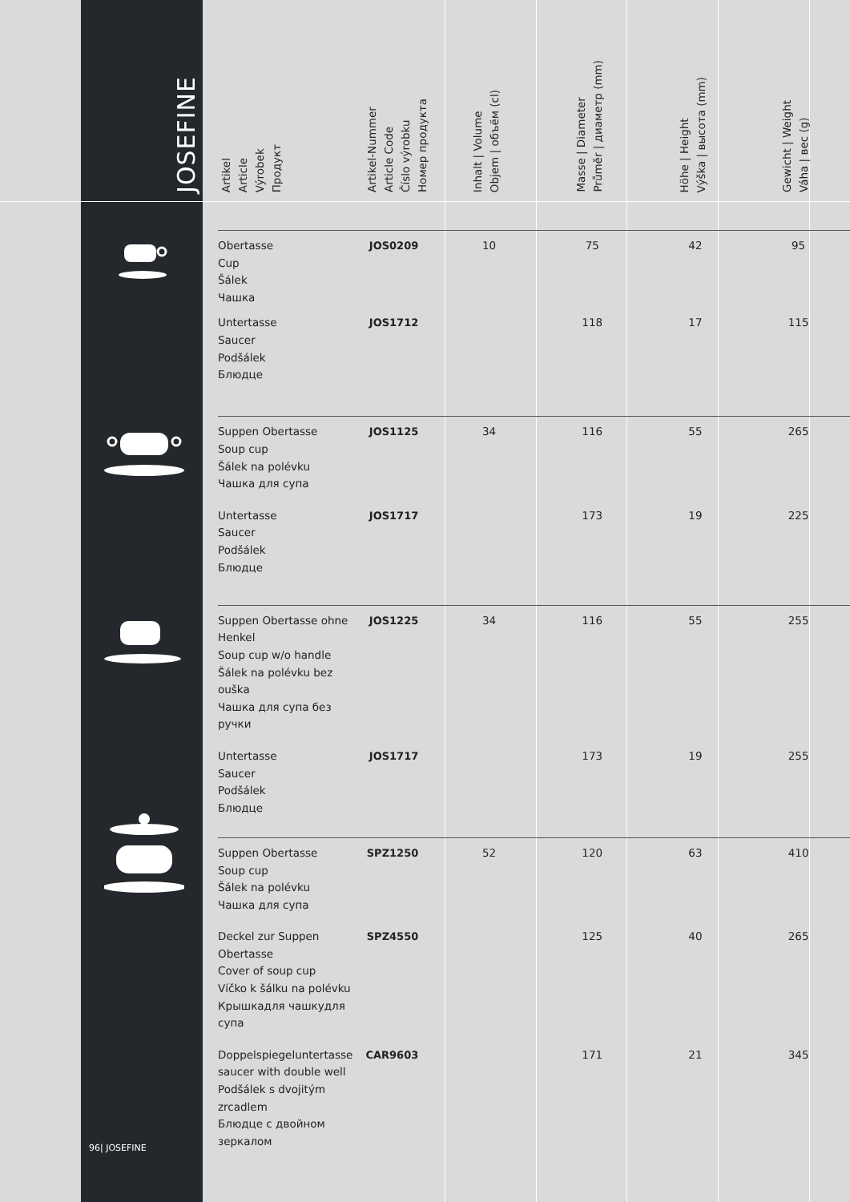JOSEFINE
| Artikel Article Výrobek Продукт | Artikel-Nummer Article Code Číslo výrobku Номер продукта | Inhalt / Volume Objem / объём (cl) | Masse / Diameter Průměr / диаметр (mm) | Höhe / Height Výška / высота (mm) | Gewicht / Weight Váha / вес (g) |
| --- | --- | --- | --- | --- | --- |
| Obertasse Cup Šálek Чашка | JOS0209 | 10 | 75 | 42 | 95 |
| Untertasse Saucer Podšálek Блюдце | JOS1712 | | 118 | 17 | 115 |
| Suppen Obertasse Soup cup Šálek na polévku Чашка для супа | JOS1125 | 34 | 116 | 55 | 265 |
| Untertasse Saucer Podšálek Блюдце | JOS1717 | | 173 | 19 | 225 |
| Suppen Obertasse ohne Henkel Soup cup w/o handle Šálek na polévku bez ouška Чашка для супа без ручки | JOS1225 | 34 | 116 | 55 | 255 |
| Untertasse Saucer Podšálek Блюдце | JOS1717 | | 173 | 19 | 255 |
| Suppen Obertasse Soup cup Šálek na polévku Чашка для супа | SPZ1250 | 52 | 120 | 63 | 410 |
| Deckel zur Suppen Obertasse Cover of soup cup Víčko k šálku na polévku Крышкадля чашкудля супа | SPZ4550 | | 125 | 40 | 265 |
| Doppelspiegeluntertasse saucer with double well Podšálek s dvojitým zrcadlem Блюдце с двойном зеркалом | CAR9603 | | 171 | 21 | 345 |
96| JOSEFINE